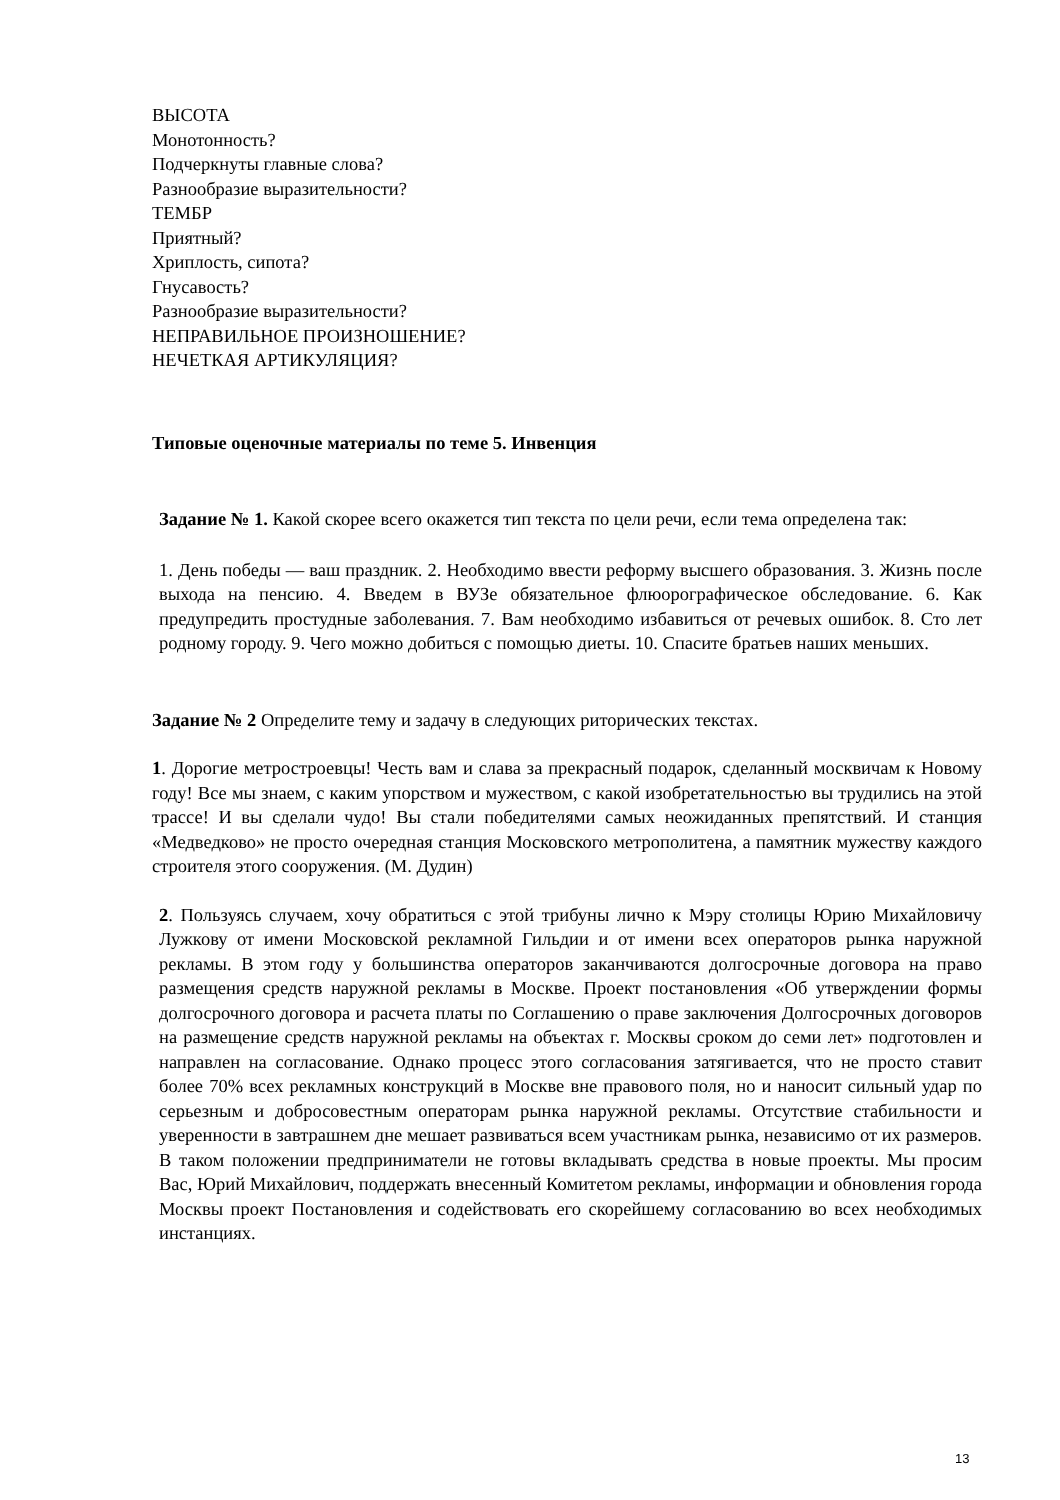ВЫСОТА
Монотонность?
Подчеркнуты главные слова?
Разнообразие выразительности?
ТЕМБР
Приятный?
Хриплость, сипота?
Гнусавость?
Разнообразие выразительности?
НЕПРАВИЛЬНОЕ ПРОИЗНОШЕНИЕ?
НЕЧЕТКАЯ АРТИКУЛЯЦИЯ?
Типовые оценочные материалы по теме 5. Инвенция
Задание № 1. Какой скорее всего окажется тип текста по цели речи, если тема определена так:
1. День победы — ваш праздник. 2. Необходимо ввести реформу высшего образования. 3. Жизнь после выхода на пенсию. 4. Введем в ВУЗе обязательное флюорографическое обследование. 6. Как предупредить простудные заболевания. 7. Вам необходимо избавиться от речевых ошибок. 8. Сто лет родному городу. 9. Чего можно добиться с помощью диеты. 10. Спасите братьев наших меньших.
Задание № 2 Определите тему и задачу в следующих риторических текстах.
1. Дорогие метростроевцы! Честь вам и слава за прекрасный подарок, сделанный москвичам к Новому году! Все мы знаем, с каким упорством и мужеством, с какой изобретательностью вы трудились на этой трассе! И вы сделали чудо! Вы стали победителями самых неожиданных препятствий. И станция «Медведково» не просто очередная станция Московского метрополитена, а памятник мужеству каждого строителя этого сооружения. (М. Дудин)
2. Пользуясь случаем, хочу обратиться с этой трибуны лично к Мэру столицы Юрию Михайловичу Лужкову от имени Московской рекламной Гильдии и от имени всех операторов рынка наружной рекламы. В этом году у большинства операторов заканчиваются долгосрочные договора на право размещения средств наружной рекламы в Москве. Проект постановления «Об утверждении формы долгосрочного договора и расчета платы по Соглашению о праве заключения Долгосрочных договоров на размещение средств наружной рекламы на объектах г. Москвы сроком до семи лет» подготовлен и направлен на согласование. Однако процесс этого согласования затягивается, что не просто ставит более 70% всех рекламных конструкций в Москве вне правового поля, но и наносит сильный удар по серьезным и добросовестным операторам рынка наружной рекламы. Отсутствие стабильности и уверенности в завтрашнем дне мешает развиваться всем участникам рынка, независимо от их размеров. В таком положении предприниматели не готовы вкладывать средства в новые проекты. Мы просим Вас, Юрий Михайлович, поддержать внесенный Комитетом рекламы, информации и обновления города Москвы проект Постановления и содействовать его скорейшему согласованию во всех необходимых инстанциях.
13